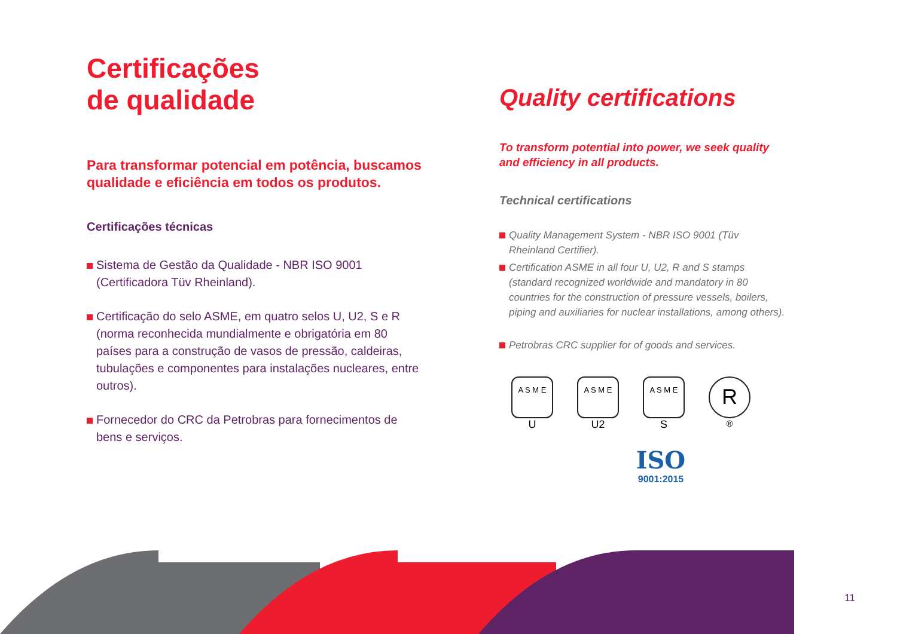Certificações
de qualidade
Para transformar potencial em potência, buscamos qualidade e eficiência em todos os produtos.
Certificações técnicas
Sistema de Gestão da Qualidade - NBR ISO 9001 (Certificadora Tüv Rheinland).
Certificação do selo ASME, em quatro selos U, U2, S e R (norma reconhecida mundialmente e obrigatória em 80 países para a construção de vasos de pressão, caldeiras, tubulações e componentes para instalações nucleares, entre outros).
Fornecedor do CRC da Petrobras para fornecimentos de bens e serviços.
Quality certifications
To transform potential into power, we seek quality and efficiency in all products.
Technical certifications
Quality Management System - NBR ISO 9001 (Tüv Rheinland Certifier).
Certification ASME in all four U, U2, R and S stamps (standard recognized worldwide and mandatory in 80 countries for the construction of pressure vessels, boilers, piping and auxiliaries for nuclear installations, among others).
Petrobras CRC supplier for of goods and services.
A S M E
U
A S M E
U2
A S M E
S
R
<sup>®</sup>
ISO
9001:2015
11